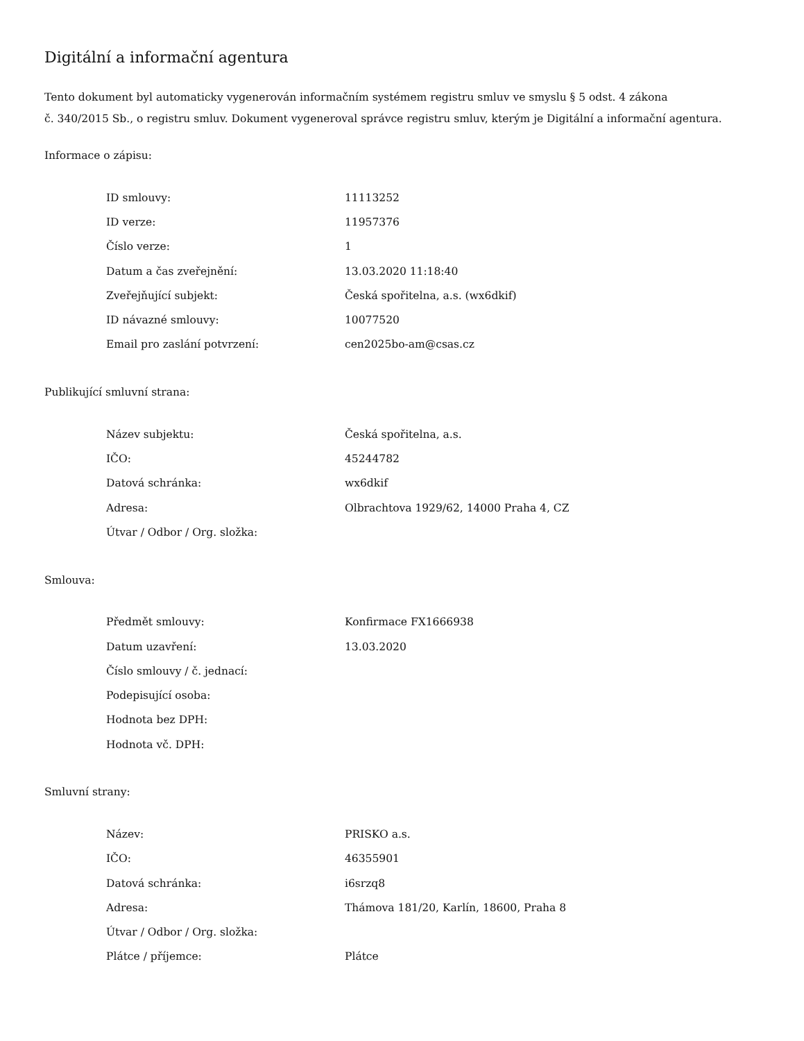Digitální a informační agentura
Tento dokument byl automaticky vygenerován informačním systémem registru smluv ve smyslu § 5 odst. 4 zákona
č. 340/2015 Sb., o registru smluv. Dokument vygeneroval správce registru smluv, kterým je Digitální a informační agentura.
Informace o zápisu:
| ID smlouvy: | 11113252 |
| ID verze: | 11957376 |
| Číslo verze: | 1 |
| Datum a čas zveřejnění: | 13.03.2020 11:18:40 |
| Zveřejňující subjekt: | Česká spořitelna, a.s. (wx6dkif) |
| ID návazné smlouvy: | 10077520 |
| Email pro zaslání potvrzení: | cen2025bo-am@csas.cz |
Publikující smluvní strana:
| Název subjektu: | Česká spořitelna, a.s. |
| IČO: | 45244782 |
| Datová schránka: | wx6dkif |
| Adresa: | Olbrachtova 1929/62, 14000 Praha 4, CZ |
| Útvar / Odbor / Org. složka: | |
Smlouva:
| Předmět smlouvy: | Konfirmace FX1666938 |
| Datum uzavření: | 13.03.2020 |
| Číslo smlouvy / č. jednací: | |
| Podepisující osoba: | |
| Hodnota bez DPH: | |
| Hodnota vč. DPH: | |
Smluvní strany:
| Název: | PRISKO a.s. |
| IČO: | 46355901 |
| Datová schránka: | i6srzq8 |
| Adresa: | Thámova 181/20, Karlín, 18600, Praha 8 |
| Útvar / Odbor / Org. složka: | |
| Plátce / příjemce: | Plátce |